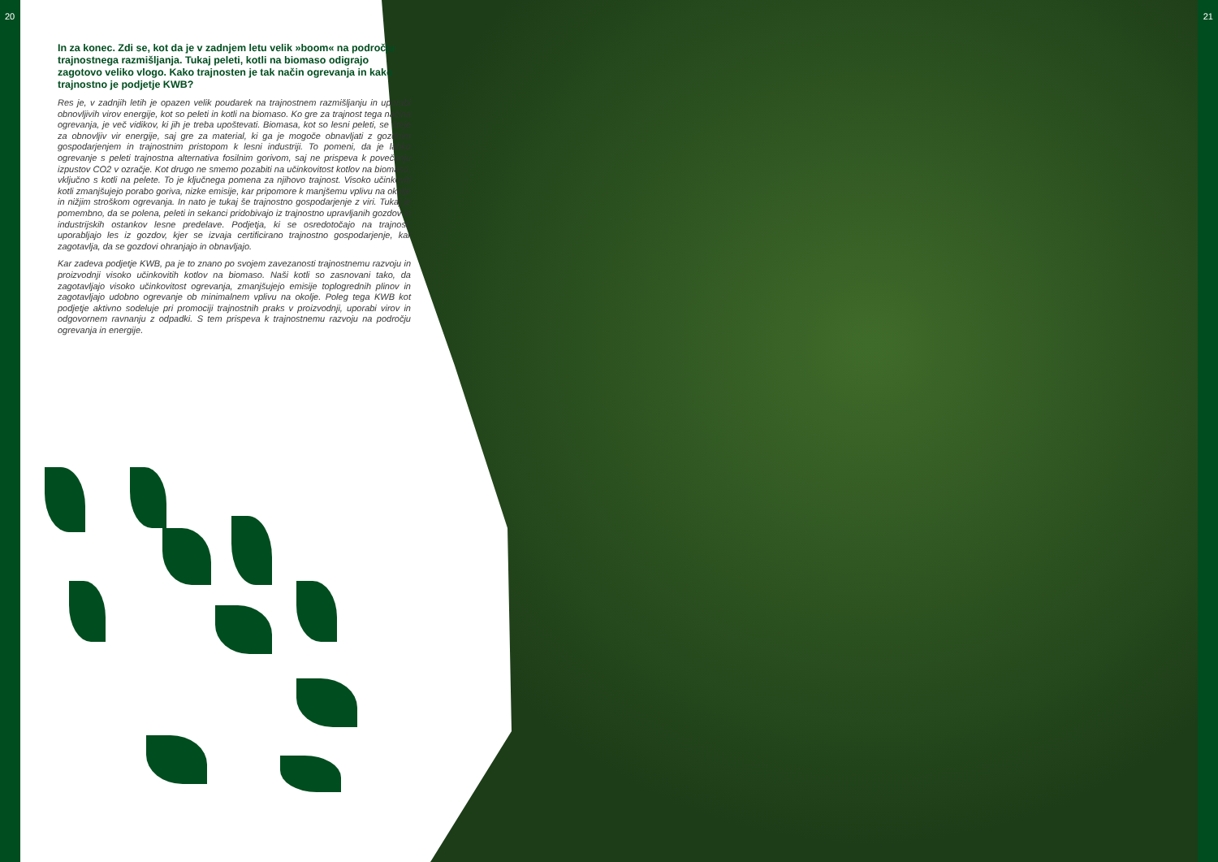20 21
In za konec. Zdi se, kot da je v zadnjem letu velik »boom« na področju trajnostnega razmišljanja. Tukaj peleti, kotli na biomaso odigrajo zagotovo veliko vlogo. Kako trajnosten je tak način ogrevanja in kako trajnostno je podjetje KWB?
Res je, v zadnjih letih je opazen velik poudarek na trajnostnem razmišljanju in uporabi obnovljivih virov energije, kot so peleti in kotli na biomaso. Ko gre za trajnost tega načina ogrevanja, je več vidikov, ki jih je treba upoštevati. Biomasa, kot so lesni peleti, se šteje za obnovljiv vir energije, saj gre za material, ki ga je mogoče obnavljati z gozdnim gospodarjenjem in trajnostnim pristopom k lesni industriji. To pomeni, da je lahko ogrevanje s peleti trajnostna alternativa fosilnim gorivom, saj ne prispeva k povečanju izpustov CO2 v ozračje. Kot drugo ne smemo pozabiti na učinkovitost kotlov na biomaso, vključno s kotli na pelete. To je ključnega pomena za njihovo trajnost. Visoko učinkoviti kotli zmanjšujejo porabo goriva, nizke emisije, kar pripomore k manjšemu vplivu na okolje in nižjim stroškom ogrevanja. In nato je tukaj še trajnostno gospodarjenje z viri. Tukaj je pomembno, da se polena, peleti in sekanci pridobivajo iz trajnostno upravljanih gozdov in industrijskih ostankov lesne predelave. Podjetja, ki se osredotočajo na trajnost, uporabljajo les iz gozdov, kjer se izvaja certificirano trajnostno gospodarjenje, kar zagotavlja, da se gozdovi ohranjajo in obnavljajo.
Kar zadeva podjetje KWB, pa je to znano po svojem zavezanosti trajnostnemu razvoju in proizvodnji visoko učinkovitih kotlov na biomaso. Naši kotli so zasnovani tako, da zagotavljajo visoko učinkovitost ogrevanja, zmanjšujejo emisije toplogrednih plinov in zagotavljajo udobno ogrevanje ob minimalnem vplivu na okolje. Poleg tega KWB kot podjetje aktivno sodeluje pri promociji trajnostnih praks v proizvodnji, uporabi virov in odgovornem ravnanju z odpadki. S tem prispeva k trajnostnemu razvoju na področju ogrevanja in energije.